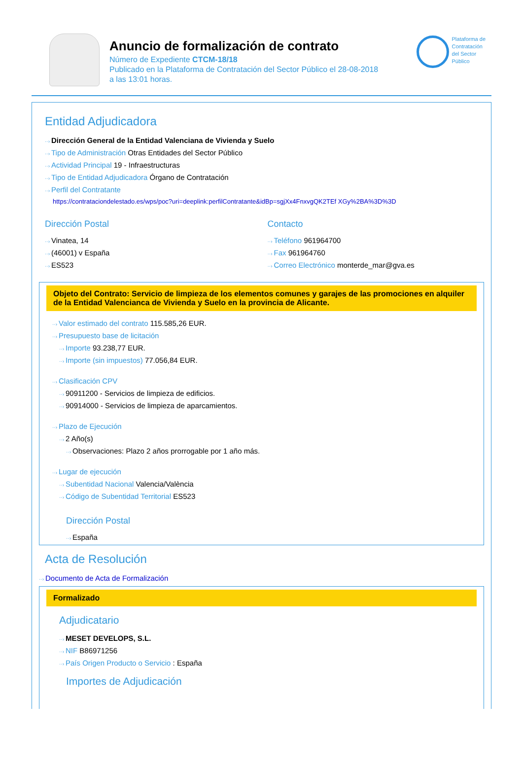Anuncio de formalización de contrato
Número de Expediente CTCM-18/18
Publicado en la Plataforma de Contratación del Sector Público el 28-08-2018
a las 13:01 horas.
Plataforma de
Contratación
del Sector
Público
Entidad Adjudicadora
Dirección General de la Entidad Valenciana de Vivienda y Suelo
Tipo de Administración Otras Entidades del Sector Público
Actividad Principal 19 - Infraestructuras
Tipo de Entidad Adjudicadora Órgano de Contratación
Perfil del Contratante
https://contrataciondelestado.es/wps/poc?uri=deeplink:perfilContratante&idBp=sgjXx4FnxvgQK2TEf XGy%2BA%3D%3D
Dirección Postal
Vinatea, 14
(46001) v España
ES523
Contacto
Teléfono 961964700
Fax 961964760
Correo Electrónico monterde_mar@gva.es
Objeto del Contrato: Servicio de limpieza de los elementos comunes y garajes de las promociones en alquiler de la Entidad Valencianca de Vivienda y Suelo en la provincia de Alicante.
Valor estimado del contrato 115.585,26 EUR.
Presupuesto base de licitación
Importe 93.238,77 EUR.
Importe (sin impuestos) 77.056,84 EUR.
Clasificación CPV
90911200 - Servicios de limpieza de edificios.
90914000 - Servicios de limpieza de aparcamientos.
Plazo de Ejecución
2 Año(s)
Observaciones: Plazo 2 años prorrogable por 1 año más.
Lugar de ejecución
Subentidad Nacional Valencia/València
Código de Subentidad Territorial ES523
Dirección Postal
España
Acta de Resolución
Documento de Acta de Formalización
Formalizado
Adjudicatario
MESET DEVELOPS, S.L.
NIF B86971256
País Origen Producto o Servicio : España
Importes de Adjudicación